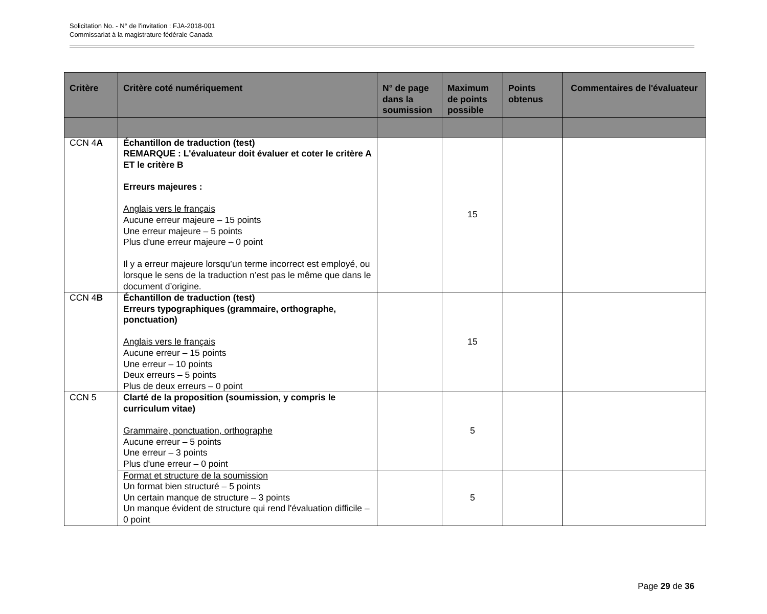Solicitation No. - N° de l'invitation : FJA-2018-001
Commissariat à la magistrature fédérale Canada
| Critère | Critère coté numériquement | N° de page dans la soumission | Maximum de points possible | Points obtenus | Commentaires de l'évaluateur |
| --- | --- | --- | --- | --- | --- |
| CCN 4 A | Échantillon de traduction (test) REMARQUE : L'évaluateur doit évaluer et coter le critère A ET le critère B Erreurs majeures : Anglais vers le français Aucune erreur majeure – 15 points Une erreur majeure – 5 points Plus d'une erreur majeure – 0 point Il y a erreur majeure lorsqu’un terme incorrect est employé, ou lorsque le sens de la traduction n’est pas le même que dans le document d’origine. | | 15 | | |
| CCN 4 B | Échantillon de traduction (test) Erreurs typographiques (grammaire, orthographe, ponctuation) Anglais vers le français Aucune erreur – 15 points Une erreur – 10 points Deux erreurs – 5 points Plus de deux erreurs – 0 point | | 15 | | |
| CCN 5 | Clarté de la proposition (soumission, y compris le curriculum vitae) Grammaire, ponctuation, orthographe Aucune erreur – 5 points Une erreur – 3 points Plus d'une erreur – 0 point | | 5 | | |
| | Format et structure de la soumission Un format bien structuré – 5 points Un certain manque de structure – 3 points Un manque évident de structure qui rend l'évaluation difficile – 0 point | | 5 | | |
Page 29 de 36